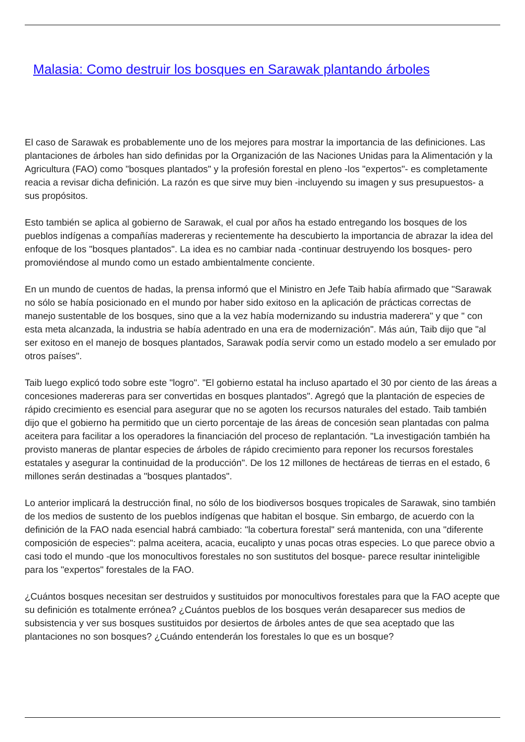Malasia: Como destruir los bosques en Sarawak plantando árboles
El caso de Sarawak es probablemente uno de los mejores para mostrar la importancia de las definiciones. Las plantaciones de árboles han sido definidas por la Organización de las Naciones Unidas para la Alimentación y la Agricultura (FAO) como "bosques plantados" y la profesión forestal en pleno -los "expertos"- es completamente reacia a revisar dicha definición. La razón es que sirve muy bien -incluyendo su imagen y sus presupuestos- a sus propósitos.
Esto también se aplica al gobierno de Sarawak, el cual por años ha estado entregando los bosques de los pueblos indígenas a compañías madereras y recientemente ha descubierto la importancia de abrazar la idea del enfoque de los "bosques plantados". La idea es no cambiar nada -continuar destruyendo los bosques- pero promoviéndose al mundo como un estado ambientalmente conciente.
En un mundo de cuentos de hadas, la prensa informó que el Ministro en Jefe Taib había afirmado que "Sarawak no sólo se había posicionado en el mundo por haber sido exitoso en la aplicación de prácticas correctas de manejo sustentable de los bosques, sino que a la vez había modernizando su industria maderera" y que " con esta meta alcanzada, la industria se había adentrado en una era de modernización". Más aún, Taib dijo que "al ser exitoso en el manejo de bosques plantados, Sarawak podía servir como un estado modelo a ser emulado por otros países".
Taib luego explicó todo sobre este "logro". "El gobierno estatal ha incluso apartado el 30 por ciento de las áreas a concesiones madereras para ser convertidas en bosques plantados". Agregó que la plantación de especies de rápido crecimiento es esencial para asegurar que no se agoten los recursos naturales del estado. Taib también dijo que el gobierno ha permitido que un cierto porcentaje de las áreas de concesión sean plantadas con palma aceitera para facilitar a los operadores la financiación del proceso de replantación. "La investigación también ha provisto maneras de plantar especies de árboles de rápido crecimiento para reponer los recursos forestales estatales y asegurar la continuidad de la producción". De los 12 millones de hectáreas de tierras en el estado, 6 millones serán destinadas a "bosques plantados".
Lo anterior implicará la destrucción final, no sólo de los biodiversos bosques tropicales de Sarawak, sino también de los medios de sustento de los pueblos indígenas que habitan el bosque. Sin embargo, de acuerdo con la definición de la FAO nada esencial habrá cambiado: "la cobertura forestal" será mantenida, con una "diferente composición de especies": palma aceitera, acacia, eucalipto y unas pocas otras especies. Lo que parece obvio a casi todo el mundo -que los monocultivos forestales no son sustitutos del bosque- parece resultar ininteligible para los "expertos" forestales de la FAO.
¿Cuántos bosques necesitan ser destruidos y sustituidos por monocultivos forestales para que la FAO acepte que su definición es totalmente errónea? ¿Cuántos pueblos de los bosques verán desaparecer sus medios de subsistencia y ver sus bosques sustituidos por desiertos de árboles antes de que sea aceptado que las plantaciones no son bosques? ¿Cuándo entenderán los forestales lo que es un bosque?